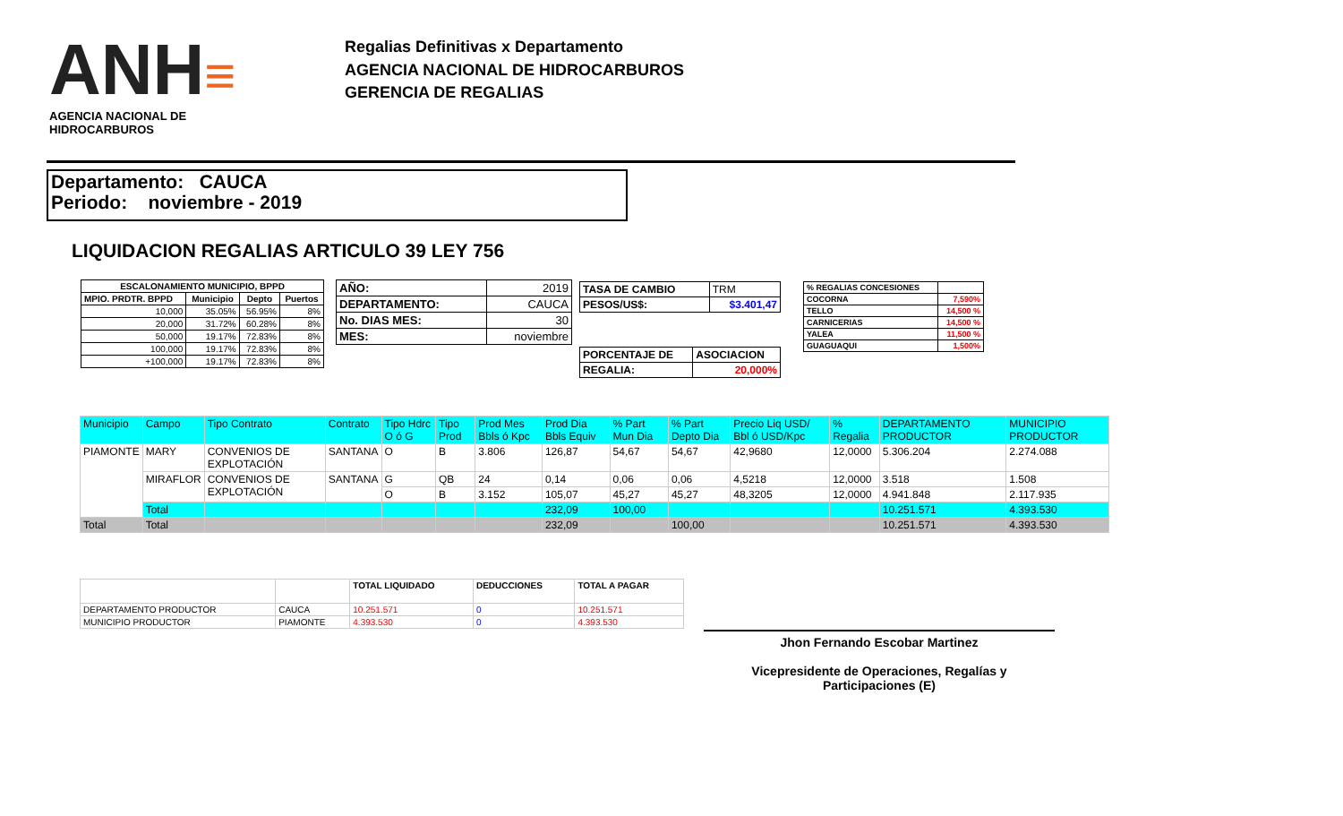ANH≡
AGENCIA NACIONAL DE HIDROCARBUROS
Regalias Definitivas x Departamento
AGENCIA NACIONAL DE HIDROCARBUROS
GERENCIA DE REGALIAS
Departamento: CAUCA
Periodo: noviembre - 2019
LIQUIDACION REGALIAS ARTICULO 39 LEY 756
| ESCALONAMIENTO MUNICIPIO, BPPD | | | |
| --- | --- | --- | --- |
| MPIO. PRDTR. BPPD | Municipio | Depto | Puertos |
| 10,000 | 35.05% | 56.95% | 8% |
| 20,000 | 31.72% | 60.28% | 8% |
| 50,000 | 19.17% | 72.83% | 8% |
| 100,000 | 19.17% | 72.83% | 8% |
| +100,000 | 19.17% | 72.83% | 8% |
| AÑO: | 2019 |
| DEPARTAMENTO: | CAUCA |
| No. DIAS MES: | 30 |
| MES: | noviembre |
| TASA DE CAMBIO | TRM |
| PESOS/US$: | $3.401,47 |
| PORCENTAJE DE | ASOCIACION |
| REGALIA: | 20,000% |
| % REGALIAS CONCESIONES | |
| COCORNA | 7,590% |
| TELLO | 14,500 % |
| CARNICERIAS | 14,500 % |
| YALEA | 11,500 % |
| GUAGUAQUI | 1,500% |
| Municipio | Campo | Tipo Contrato | Contrato | Tipo Hdrc O ó G | Tipo Prod | Prod Mes Bbls ó Kpc | Prod Dia Bbls Equiv | % Part Mun Dia | % Part Depto Dia | Precio Liq USD/ Bbl ó USD/Kpc | % Regalia | DEPARTAMENTO PRODUCTOR | MUNICIPIO PRODUCTOR |
| --- | --- | --- | --- | --- | --- | --- | --- | --- | --- | --- | --- | --- | --- |
| PIAMONTE | MARY | CONVENIOS DE EXPLOTACIÓN | SANTANA | O | B | 3.806 | 126,87 | 54,67 | 54,67 | 42,9680 | 12,0000 | 5.306.204 | 2.274.088 |
| | MIRAFLOR | CONVENIOS DE EXPLOTACIÓN | SANTANA | G | QB | 24 | 0,14 | 0,06 | 0,06 | 4,5218 | 12,0000 | 3.518 | 1.508 |
| | | | | O | B | 3.152 | 105,07 | 45,27 | 45,27 | 48,3205 | 12,0000 | 4.941.848 | 2.117.935 |
| | Total | | | | | | 232,09 | 100,00 | | | | 10.251.571 | 4.393.530 |
| Total | Total | | | | | | 232,09 | | 100,00 | | | 10.251.571 | 4.393.530 |
| | | TOTAL LIQUIDADO | DEDUCCIONES | TOTAL A PAGAR |
| DEPARTAMENTO PRODUCTOR | CAUCA | 10.251.571 | 0 | 10.251.571 |
| MUNICIPIO PRODUCTOR | PIAMONTE | 4.393.530 | 0 | 4.393.530 |
Jhon Fernando Escobar Martinez
Vicepresidente de Operaciones, Regalías y
Participaciones (E)